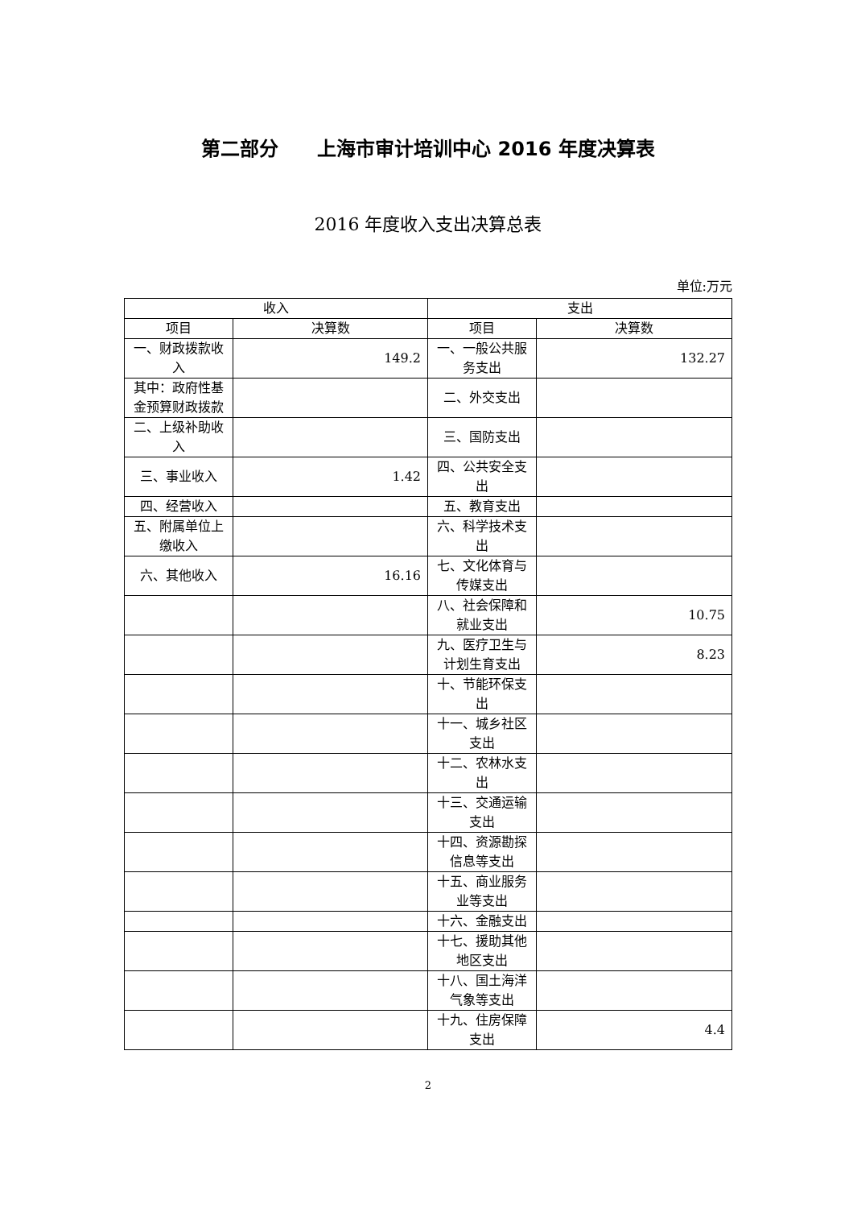第二部分　　上海市审计培训中心 2016 年度决算表
2016 年度收入支出决算总表
单位:万元
| 收入 | | 支出 | |
| --- | --- | --- | --- |
| 项目 | 决算数 | 项目 | 决算数 |
| 一、财政拨款收入 | 149.2 | 一、一般公共服务支出 | 132.27 |
| 其中：政府性基金预算财政拨款 | | 二、外交支出 | |
| 二、上级补助收入 | | 三、国防支出 | |
| 三、事业收入 | 1.42 | 四、公共安全支出 | |
| 四、经营收入 | | 五、教育支出 | |
| 五、附属单位上缴收入 | | 六、科学技术支出 | |
| 六、其他收入 | 16.16 | 七、文化体育与传媒支出 | |
| | | 八、社会保障和就业支出 | 10.75 |
| | | 九、医疗卫生与计划生育支出 | 8.23 |
| | | 十、节能环保支出 | |
| | | 十一、城乡社区支出 | |
| | | 十二、农林水支出 | |
| | | 十三、交通运输支出 | |
| | | 十四、资源勘探信息等支出 | |
| | | 十五、商业服务业等支出 | |
| | | 十六、金融支出 | |
| | | 十七、援助其他地区支出 | |
| | | 十八、国土海洋气象等支出 | |
| | | 十九、住房保障支出 | 4.4 |
2